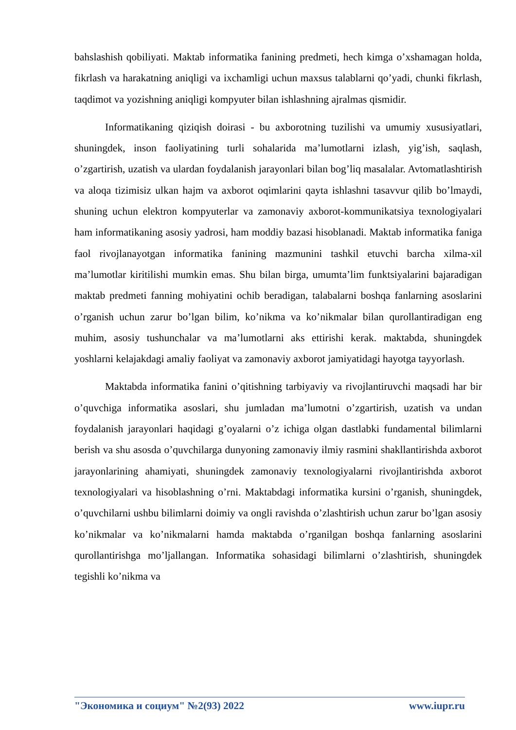bahslashish qobiliyati. Maktab informatika fanining predmeti, hech kimga o’xshamagan holda, fikrlash va harakatning aniqligi va ixchamligi uchun maxsus talablarni qo’yadi, chunki fikrlash, taqdimot va yozishning aniqligi kompyuter bilan ishlashning ajralmas qismidir.
Informatikaning qiziqish doirasi - bu axborotning tuzilishi va umumiy xususiyatlari, shuningdek, inson faoliyatining turli sohalarida ma’lumotlarni izlash, yig’ish, saqlash, o’zgartirish, uzatish va ulardan foydalanish jarayonlari bilan bog’liq masalalar. Avtomatlashtirish va aloqa tizimisiz ulkan hajm va axborot oqimlarini qayta ishlashni tasavvur qilib bo’lmaydi, shuning uchun elektron kompyuterlar va zamonaviy axborot-kommunikatsiya texnologiyalari ham informatikaning asosiy yadrosi, ham moddiy bazasi hisoblanadi. Maktab informatika faniga faol rivojlanayotgan informatika fanining mazmunini tashkil etuvchi barcha xilma-xil ma’lumotlar kiritilishi mumkin emas. Shu bilan birga, umumta’lim funktsiyalarini bajaradigan maktab predmeti fanning mohiyatini ochib beradigan, talabalarni boshqa fanlarning asoslarini o’rganish uchun zarur bo’lgan bilim, ko’nikma va ko’nikmalar bilan qurollantiradigan eng muhim, asosiy tushunchalar va ma’lumotlarni aks ettirishi kerak. maktabda, shuningdek yoshlarni kelajakdagi amaliy faoliyat va zamonaviy axborot jamiyatidagi hayotga tayyorlash.
Maktabda informatika fanini o’qitishning tarbiyaviy va rivojlantiruvchi maqsadi har bir o’quvchiga informatika asoslari, shu jumladan ma’lumotni o’zgartirish, uzatish va undan foydalanish jarayonlari haqidagi g’oyalarni o’z ichiga olgan dastlabki fundamental bilimlarni berish va shu asosda o’quvchilarga dunyoning zamonaviy ilmiy rasmini shakllantirishda axborot jarayonlarining ahamiyati, shuningdek zamonaviy texnologiyalarni rivojlantirishda axborot texnologiyalari va hisoblashning o’rni. Maktabdagi informatika kursini o’rganish, shuningdek, o’quvchilarni ushbu bilimlarni doimiy va ongli ravishda o’zlashtirish uchun zarur bo’lgan asosiy ko’nikmalar va ko’nikmalarni hamda maktabda o’rganilgan boshqa fanlarning asoslarini qurollantirishga mo’ljallangan. Informatika sohasidagi bilimlarni o’zlashtirish, shuningdek tegishli ko’nikma va
"Экономика и социум" №2(93) 2022 www.iupr.ru